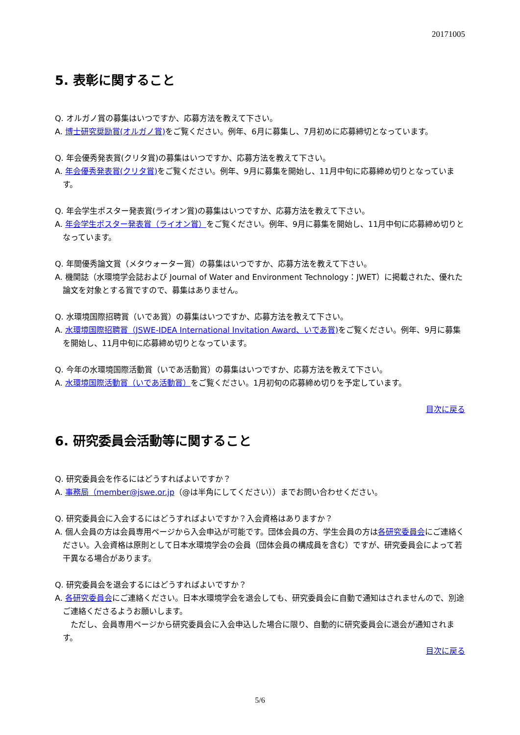20171005
5. 表彰に関すること
Q. オルガノ賞の募集はいつですか、応募方法を教えて下さい。
A. 博士研究奨励賞(オルガノ賞) をご覧ください。例年、6月に募集し、7月初めに応募締切となっています。
Q. 年会優秀発表賞(クリタ賞)の募集はいつですか、応募方法を教えて下さい。
A. 年会優秀発表賞(クリタ賞) をご覧ください。例年、9月に募集を開始し、11月中旬に応募締め切りとなっています。
Q. 年会学生ポスター発表賞(ライオン賞)の募集はいつですか、応募方法を教えて下さい。
A. 年会学生ポスター発表賞（ライオン賞）をご覧ください。例年、9月に募集を開始し、11月中旬に応募締め切りとなっています。
Q. 年間優秀論文賞（メタウォーター賞）の募集はいつですか、応募方法を教えて下さい。
A. 機関誌（水環境学会誌および Journal of Water and Environment Technology：JWET）に掲載された、優れた論文を対象とする賞ですので、募集はありません。
Q. 水環境国際招聘賞（いであ賞）の募集はいつですか、応募方法を教えて下さい。
A. 水環境国際招聘賞（JSWE-IDEA International Invitation Award、いであ賞) をご覧ください。例年、9月に募集を開始し、11月中旬に応募締め切りとなっています。
Q. 今年の水環境国際活動賞（いであ活動賞）の募集はいつですか、応募方法を教えて下さい。
A. 水環境国際活動賞（いであ活動賞）をご覧ください。1月初旬の応募締め切りを予定しています。
目次に戻る
6. 研究委員会活動等に関すること
Q. 研究委員会を作るにはどうすればよいですか？
A. 事務局（member@jswe.or.jp（@は半角にしてください））までお問い合わせください。
Q. 研究委員会に入会するにはどうすればよいですか？入会資格はありますか？
A. 個人会員の方は会員専用ページから入会申込が可能です。団体会員の方、学生会員の方は各研究委員会にご連絡ください。入会資格は原則として日本水環境学会の会員（団体会員の構成員を含む）ですが、研究委員会によって若干異なる場合があります。
Q. 研究委員会を退会するにはどうすればよいですか？
A. 各研究委員会にご連絡ください。日本水環境学会を退会しても、研究委員会に自動で通知はされませんので、別途ご連絡くださるようお願いします。
　ただし、会員専用ページから研究委員会に入会申込した場合に限り、自動的に研究委員会に退会が通知されます。
目次に戻る
5/6